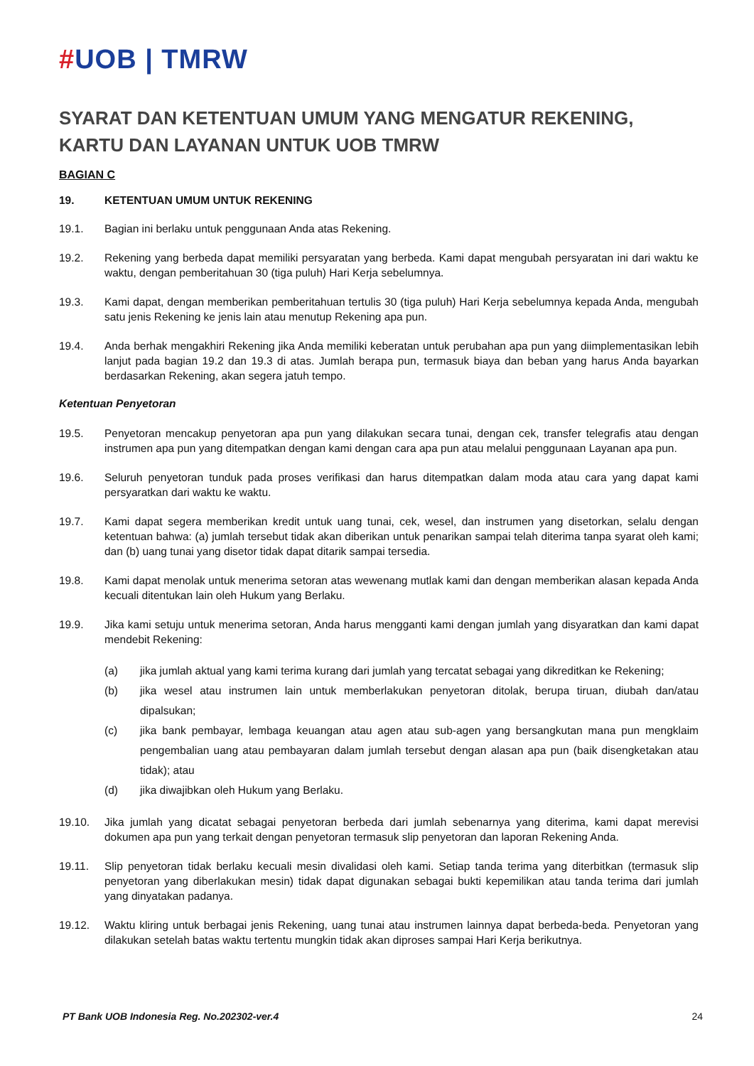#UOB | TMRW
SYARAT DAN KETENTUAN UMUM YANG MENGATUR REKENING, KARTU DAN LAYANAN UNTUK UOB TMRW
BAGIAN C
19. KETENTUAN UMUM UNTUK REKENING
19.1. Bagian ini berlaku untuk penggunaan Anda atas Rekening.
19.2. Rekening yang berbeda dapat memiliki persyaratan yang berbeda. Kami dapat mengubah persyaratan ini dari waktu ke waktu, dengan pemberitahuan 30 (tiga puluh) Hari Kerja sebelumnya.
19.3. Kami dapat, dengan memberikan pemberitahuan tertulis 30 (tiga puluh) Hari Kerja sebelumnya kepada Anda, mengubah satu jenis Rekening ke jenis lain atau menutup Rekening apa pun.
19.4. Anda berhak mengakhiri Rekening jika Anda memiliki keberatan untuk perubahan apa pun yang diimplementasikan lebih lanjut pada bagian 19.2 dan 19.3 di atas. Jumlah berapa pun, termasuk biaya dan beban yang harus Anda bayarkan berdasarkan Rekening, akan segera jatuh tempo.
Ketentuan Penyetoran
19.5. Penyetoran mencakup penyetoran apa pun yang dilakukan secara tunai, dengan cek, transfer telegrafis atau dengan instrumen apa pun yang ditempatkan dengan kami dengan cara apa pun atau melalui penggunaan Layanan apa pun.
19.6. Seluruh penyetoran tunduk pada proses verifikasi dan harus ditempatkan dalam moda atau cara yang dapat kami persyaratkan dari waktu ke waktu.
19.7. Kami dapat segera memberikan kredit untuk uang tunai, cek, wesel, dan instrumen yang disetorkan, selalu dengan ketentuan bahwa: (a) jumlah tersebut tidak akan diberikan untuk penarikan sampai telah diterima tanpa syarat oleh kami; dan (b) uang tunai yang disetor tidak dapat ditarik sampai tersedia.
19.8. Kami dapat menolak untuk menerima setoran atas wewenang mutlak kami dan dengan memberikan alasan kepada Anda kecuali ditentukan lain oleh Hukum yang Berlaku.
19.9. Jika kami setuju untuk menerima setoran, Anda harus mengganti kami dengan jumlah yang disyaratkan dan kami dapat mendebit Rekening:
(a) jika jumlah aktual yang kami terima kurang dari jumlah yang tercatat sebagai yang dikreditkan ke Rekening;
(b) jika wesel atau instrumen lain untuk memberlakukan penyetoran ditolak, berupa tiruan, diubah dan/atau dipalsukan;
(c) jika bank pembayar, lembaga keuangan atau agen atau sub-agen yang bersangkutan mana pun mengklaim pengembalian uang atau pembayaran dalam jumlah tersebut dengan alasan apa pun (baik disengketakan atau tidak); atau
(d) jika diwajibkan oleh Hukum yang Berlaku.
19.10. Jika jumlah yang dicatat sebagai penyetoran berbeda dari jumlah sebenarnya yang diterima, kami dapat merevisi dokumen apa pun yang terkait dengan penyetoran termasuk slip penyetoran dan laporan Rekening Anda.
19.11. Slip penyetoran tidak berlaku kecuali mesin divalidasi oleh kami. Setiap tanda terima yang diterbitkan (termasuk slip penyetoran yang diberlakukan mesin) tidak dapat digunakan sebagai bukti kepemilikan atau tanda terima dari jumlah yang dinyatakan padanya.
19.12. Waktu kliring untuk berbagai jenis Rekening, uang tunai atau instrumen lainnya dapat berbeda-beda. Penyetoran yang dilakukan setelah batas waktu tertentu mungkin tidak akan diproses sampai Hari Kerja berikutnya.
PT Bank UOB Indonesia Reg. No.202302-ver.4 24